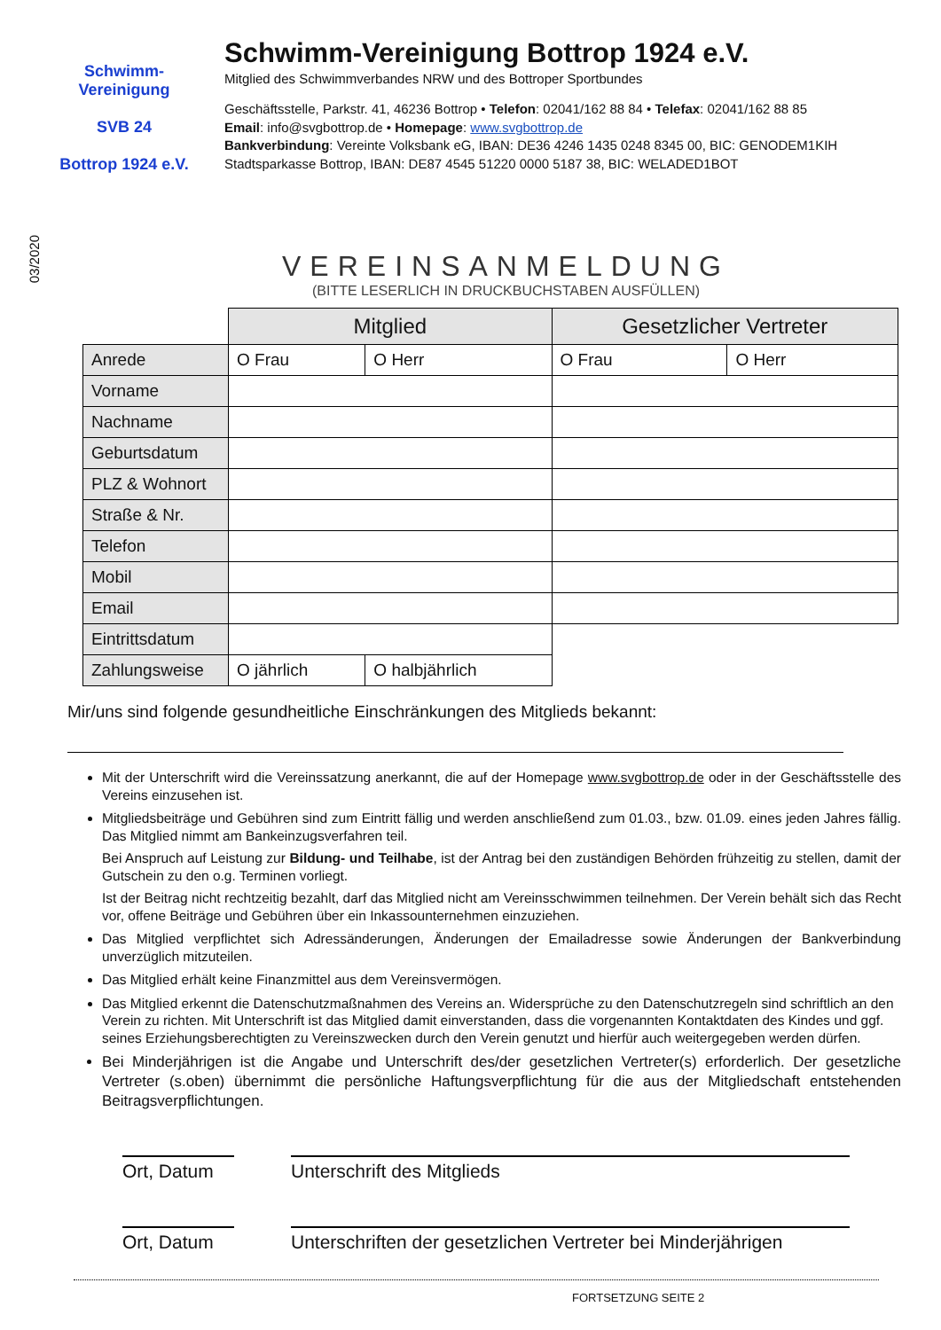Schwimm-Vereinigung
SVB 24
Bottrop 1924 e.V.
Schwimm-Vereinigung Bottrop 1924 e.V.
Mitglied des Schwimmverbandes NRW und des Bottroper Sportbundes
Geschäftsstelle, Parkstr. 41, 46236 Bottrop • Telefon: 02041/162 88 84 • Telefax: 02041/162 88 85
Email: info@svgbottrop.de • Homepage: www.svgbottrop.de
Bankverbindung: Vereinte Volksbank eG, IBAN: DE36 4246 1435 0248 8345 00, BIC: GENODEM1KIH
Stadtsparkasse Bottrop, IBAN: DE87 4545 51220 0000 5187 38, BIC: WELADED1BOT
03/2020
VEREINSANMELDUNG
(BITTE LESERLICH IN DRUCKBUCHSTABEN AUSFÜLLEN)
| | Mitglied | | Gesetzlicher Vertreter | |
| --- | --- | --- | --- | --- |
| Anrede | O Frau | O Herr | O Frau | O Herr |
| Vorname | | | | |
| Nachname | | | | |
| Geburtsdatum | | | | |
| PLZ & Wohnort | | | | |
| Straße & Nr. | | | | |
| Telefon | | | | |
| Mobil | | | | |
| Email | | | | |
| Eintrittsdatum | | | | |
| Zahlungsweise | O jährlich | O halbjährlich | | |
Mir/uns sind folgende gesundheitliche Einschränkungen des Mitglieds bekannt:
Mit der Unterschrift wird die Vereinssatzung anerkannt, die auf der Homepage www.svgbottrop.de oder in der Geschäftsstelle des Vereins einzusehen ist.
Mitgliedsbeiträge und Gebühren sind zum Eintritt fällig und werden anschließend zum 01.03., bzw. 01.09. eines jeden Jahres fällig. Das Mitglied nimmt am Bankeinzugsverfahren teil.
Bei Anspruch auf Leistung zur Bildung- und Teilhabe, ist der Antrag bei den zuständigen Behörden frühzeitig zu stellen, damit der Gutschein zu den o.g. Terminen vorliegt.
Ist der Beitrag nicht rechtzeitig bezahlt, darf das Mitglied nicht am Vereinsschwimmen teilnehmen. Der Verein behält sich das Recht vor, offene Beiträge und Gebühren über ein Inkassounternehmen einzuziehen.
Das Mitglied verpflichtet sich Adressänderungen, Änderungen der Emailadresse sowie Änderungen der Bankverbindung unverzüglich mitzuteilen.
Das Mitglied erhält keine Finanzmittel aus dem Vereinsvermögen.
Das Mitglied erkennt die Datenschutzmaßnahmen des Vereins an. Widersprüche zu den Datenschutzregeln sind schriftlich an den Verein zu richten. Mit Unterschrift ist das Mitglied damit einverstanden, dass die vorgenannten Kontaktdaten des Kindes und ggf. seines Erziehungsberechtigten zu Vereinszwecken durch den Verein genutzt und hierfür auch weitergegeben werden dürfen.
Bei Minderjährigen ist die Angabe und Unterschrift des/der gesetzlichen Vertreter(s) erforderlich. Der gesetzliche Vertreter (s.oben) übernimmt die persönliche Haftungsverpflichtung für die aus der Mitgliedschaft entstehenden Beitragsverpflichtungen.
Ort, Datum Unterschrift des Mitglieds
Ort, Datum Unterschriften der gesetzlichen Vertreter bei Minderjährigen
FORTSETZUNG SEITE 2